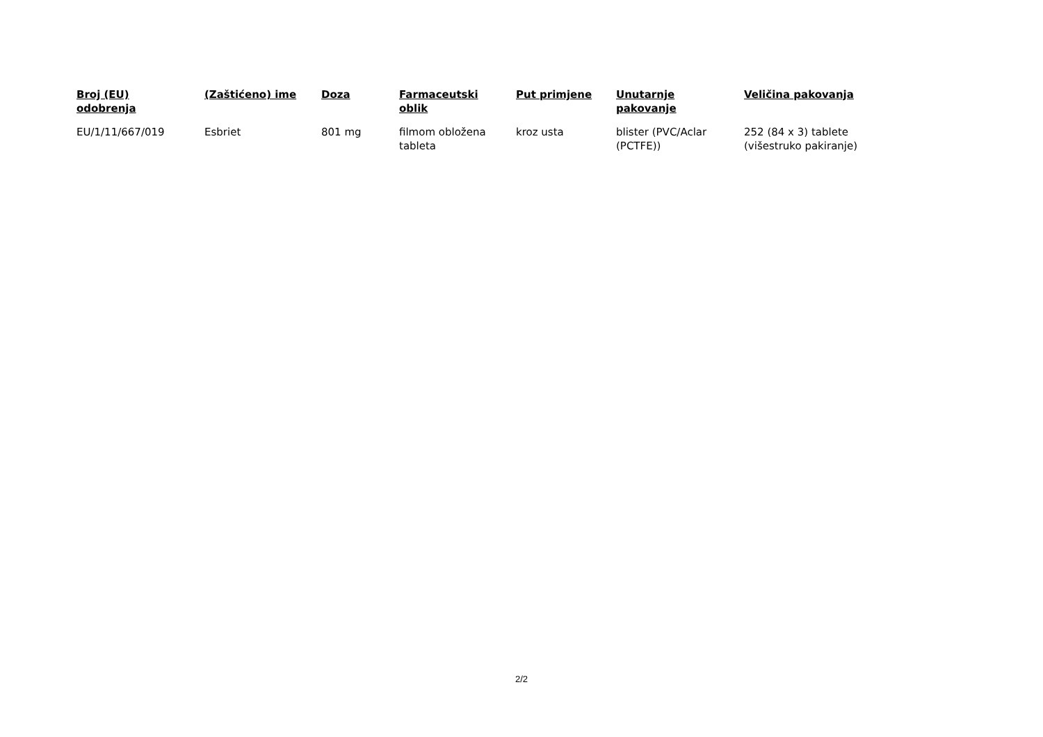| Broj (EU) odobrenja | (Zaštićeno) ime | Doza | Farmaceutski oblik | Put primjene | Unutarnje pakovanje | Veličina pakovanja |
| --- | --- | --- | --- | --- | --- | --- |
| EU/1/11/667/019 | Esbriet | 801 mg | filmom obložena tableta | kroz usta | blister (PVC/Aclar (PCTFE)) | 252 (84 x 3) tablete (višestruko pakiranje) |
2/2